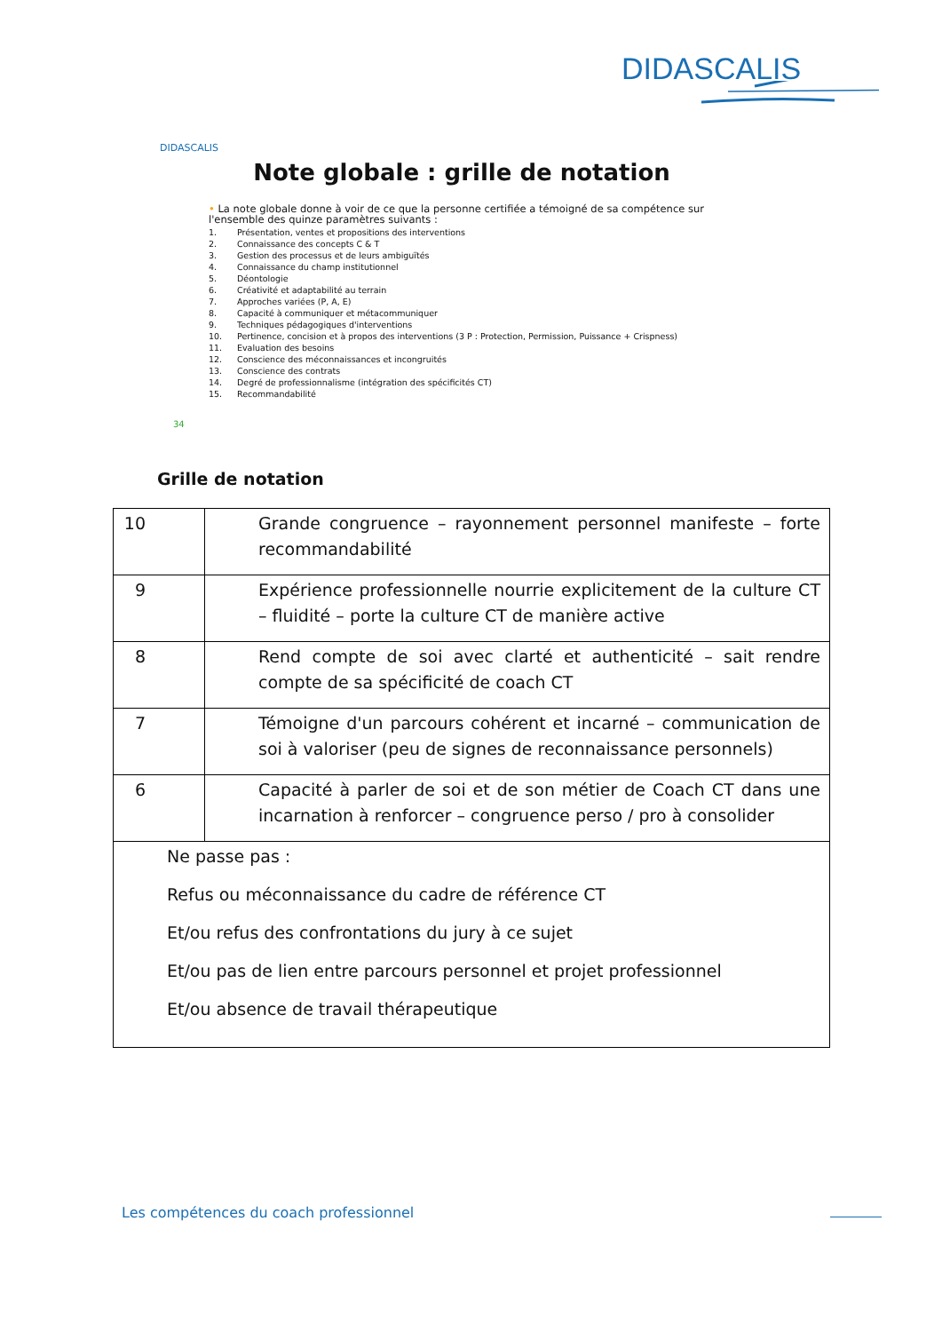DIDASCALIS
DIDASCALIS
Note globale : grille de notation
• La note globale donne à voir de ce que la personne certifiée a témoigné de sa compétence sur l'ensemble des quinze paramètres suivants :
1. Présentation, ventes et propositions des interventions
2. Connaissance des concepts C & T
3. Gestion des processus et de leurs ambiguïtés
4. Connaissance du champ institutionnel
5. Déontologie
6. Créativité et adaptabilité au terrain
7. Approches variées (P, A, E)
8. Capacité à communiquer et métacommuniquer
9. Techniques pédagogiques d'interventions
10. Pertinence, concision et à propos des interventions (3 P : Protection, Permission, Puissance + Crispness)
11. Evaluation des besoins
12. Conscience des méconnaissances et incongruités
13. Conscience des contrats
14. Degré de professionnalisme (intégration des spécificités CT)
15. Recommandabilité
34
Grille de notation
| 10 | Grande congruence – rayonnement personnel manifeste – forte recommandabilité |
| 9 | Expérience professionnelle nourrie explicitement de la culture CT – fluidité – porte la culture CT de manière active |
| 8 | Rend compte de soi avec clarté et authenticité – sait rendre compte de sa spécificité de coach CT |
| 7 | Témoigne d'un parcours cohérent et incarné – communication de soi à valoriser (peu de signes de reconnaissance personnels) |
| 6 | Capacité à parler de soi et de son métier de Coach CT dans une incarnation à renforcer – congruence perso / pro à consolider |
| Ne passe pas : Refus ou méconnaissance du cadre de référence CT Et/ou refus des confrontations du jury à ce sujet Et/ou pas de lien entre parcours personnel et projet professionnel Et/ou absence de travail thérapeutique | |
Les compétences du coach professionnel